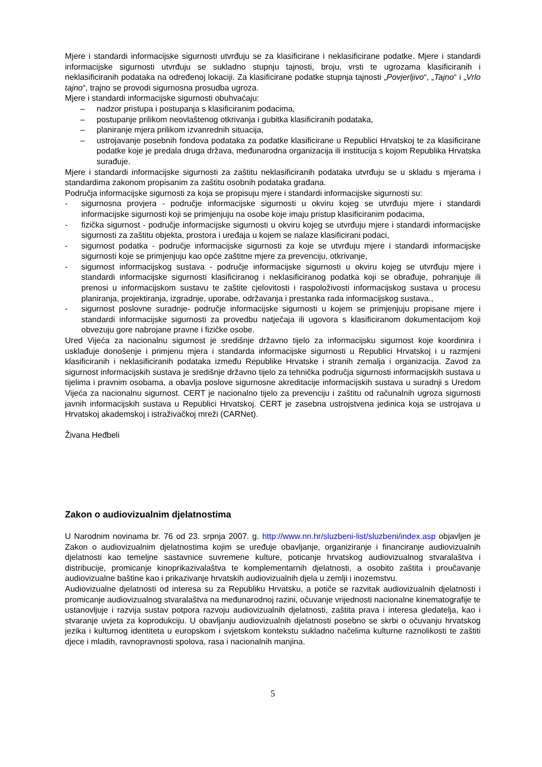Mjere i standardi informacijske sigurnosti utvrđuju se za klasificirane i neklasificirane podatke. Mjere i standardi informacijske sigurnosti utvrđuju se sukladno stupnju tajnosti, broju, vrsti te ugrozama klasificiranih i neklasificiranih podataka na određenoj lokaciji. Za klasificirane podatke stupnja tajnosti „Povjerljivo“, „Tajno“ i „Vrlo tajno“, trajno se provodi sigurnosna prosudba ugroza.
Mjere i standardi informacijske sigurnosti obuhvaćaju:
– nadzor pristupa i postupanja s klasificiranim podacima,
– postupanje prilikom neovlaštenog otkrivanja i gubitka klasificiranih podataka,
– planiranje mjera prilikom izvanrednih situacija,
– ustrojavanje posebnih fondova podataka za podatke klasificirane u Republici Hrvatskoj te za klasificirane podatke koje je predala druga država, međunarodna organizacija ili institucija s kojom Republika Hrvatska surađuje.
Mjere i standardi informacijske sigurnosti za zaštitu neklasificiranih podataka utvrđuju se u skladu s mjerama i standardima zakonom propisanim za zaštitu osobnih podataka građana.
Područja informacijske sigurnosti za koja se propisuju mjere i standardi informacijske sigurnosti su:
- sigurnosna provjera - područje informacijske sigurnosti u okviru kojeg se utvrđuju mjere i standardi informacijske sigurnosti koji se primjenjuju na osobe koje imaju pristup klasificiranim podacima,
- fizička sigurnost - područje informacijske sigurnosti u okviru kojeg se utvrđuju mjere i standardi informacijske sigurnosti za zaštitu objekta, prostora i uređaja u kojem se nalaze klasificirani podaci,
- sigurnost podatka - područje informacijske sigurnosti za koje se utvrđuju mjere i standardi informacijske sigurnosti koje se primjenjuju kao opće zaštitne mjere za prevenciju, otkrivanje,
- sigurnost informacijskog sustava - područje informacijske sigurnosti u okviru kojeg se utvrđuju mjere i standardi informacijske sigurnosti klasificiranog i neklasificiranog podatka koji se obrađuje, pohranjuje ili prenosi u informacijskom sustavu te zaštite cjelovitosti i raspoloživosti informacijskog sustava u procesu planiranja, projektiranja, izgradnje, uporabe, održavanja i prestanka rada informacijskog sustava.,
- sigurnost poslovne suradnje- područje informacijske sigurnosti u kojem se primjenjuju propisane mjere i standardi informacijske sigurnosti za provedbu natječaja ili ugovora s klasificiranom dokumentacijom koji obvezuju gore nabrojane pravne i fizičke osobe.
Ured Vijeća za nacionalnu sigurnost je središnje državno tijelo za informacijsku sigurnost koje koordinira i usklađuje donošenje i primjenu mjera i standarda informacijske sigurnosti u Republici Hrvatskoj i u razmjeni klasificiranih i neklasificiranih podataka između Republike Hrvatske i stranih zemalja i organizacija. Zavod za sigurnost informacijskih sustava je središnje državno tijelo za tehnička područja sigurnosti informacijskih sustava u tijelima i pravnim osobama, a obavlja poslove sigurnosne akreditacije informacijskih sustava u suradnji s Uredom Vijeća za nacionalnu sigurnost. CERT je nacionalno tijelo za prevenciju i zaštitu od računalnih ugroza sigurnosti javnih informacijskih sustava u Republici Hrvatskoj. CERT je zasebna ustrojstvena jedinica koja se ustrojava u Hrvatskoj akademskoj i istraživačkoj mreži (CARNet).
Živana Heđbeli
Zakon o audiovizualnim djelatnostima
U Narodnim novinama br. 76 od 23. srpnja 2007. g. http://www.nn.hr/sluzbeni-list/sluzbeni/index.asp objavljen je Zakon o audiovizualnim djelatnostima kojim se uređuje obavljanje, organiziranje i financiranje audiovizualnih djelatnosti kao temeljne sastavnice suvremene kulture, poticanje hrvatskog audiovizualnog stvaralaštva i distribucije, promicanje kinoprikazivalaštva te komplementarnih djelatnosti, a osobito zaštita i proučavanje audiovizualne baštine kao i prikazivanje hrvatskih audiovizualnih djela u zemlji i inozemstvu.
Audiovizualne djelatnosti od interesa su za Republiku Hrvatsku, a potiče se razvitak audiovizualnih djelatnosti i promicanje audiovizualnog stvaralaštva na međunarodnoj razini, očuvanje vrijednosti nacionalne kinematografije te ustanovljuje i razvija sustav potpora razvoju audiovizualnih djelatnosti, zaštita prava i interesa gledatelja, kao i stvaranje uvjeta za koprodukciju. U obavljanju audiovizualnih djelatnosti posebno se skrbi o očuvanju hrvatskog jezika i kulturnog identiteta u europskom i svjetskom kontekstu sukladno načelima kulturne raznolikosti te zaštiti djece i mladih, ravnopravnosti spolova, rasa i nacionalnih manjina.
5